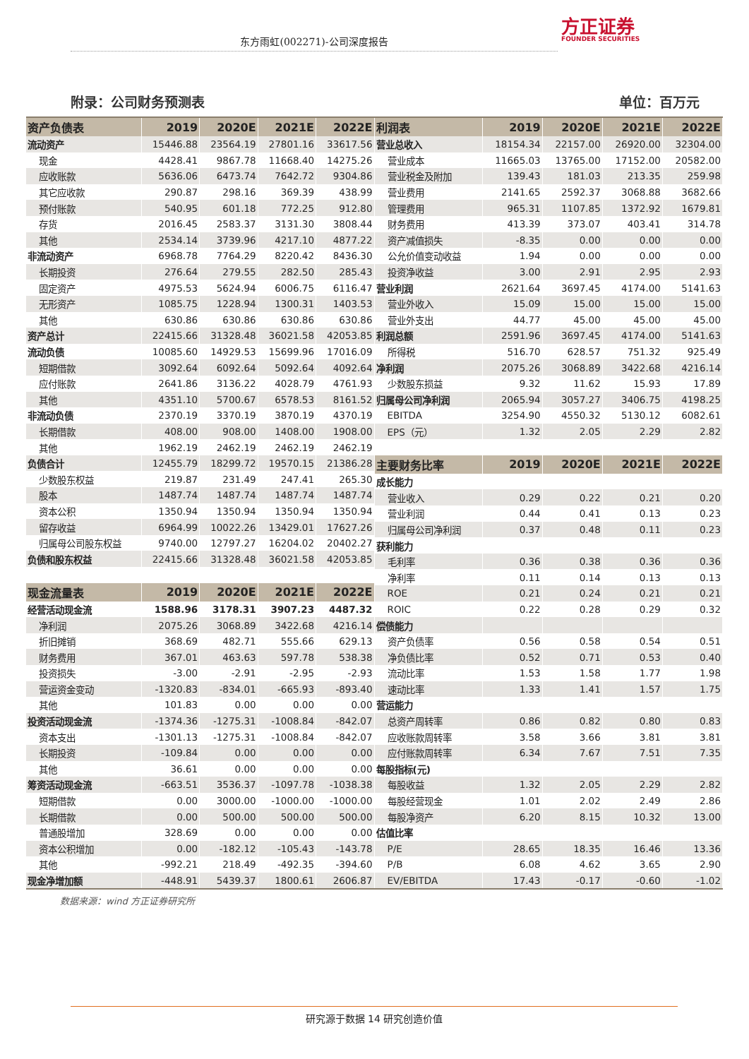东方雨虹(002271)-公司深度报告
方正证券
FOUNDER SECURITIES
附录：公司财务预测表 单位：百万元
| 资产负债表 | 2019 | 2020E | 2021E | 2022E |
| --- | --- | --- | --- | --- |
| 流动资产 | 15446.88 | 23564.19 | 27801.16 | 33617.56 |
| 现金 | 4428.41 | 9867.78 | 11668.40 | 14275.26 |
| 应收账款 | 5636.06 | 6473.74 | 7642.72 | 9304.86 |
| 其它应收款 | 290.87 | 298.16 | 369.39 | 438.99 |
| 预付账款 | 540.95 | 601.18 | 772.25 | 912.80 |
| 存货 | 2016.45 | 2583.37 | 3131.30 | 3808.44 |
| 其他 | 2534.14 | 3739.96 | 4217.10 | 4877.22 |
| 非流动资产 | 6968.78 | 7764.29 | 8220.42 | 8436.30 |
| 长期投资 | 276.64 | 279.55 | 282.50 | 285.43 |
| 固定资产 | 4975.53 | 5624.94 | 6006.75 | 6116.47 |
| 无形资产 | 1085.75 | 1228.94 | 1300.31 | 1403.53 |
| 其他 | 630.86 | 630.86 | 630.86 | 630.86 |
| 资产总计 | 22415.66 | 31328.48 | 36021.58 | 42053.85 |
| 流动负债 | 10085.60 | 14929.53 | 15699.96 | 17016.09 |
| 短期借款 | 3092.64 | 6092.64 | 5092.64 | 4092.64 |
| 应付账款 | 2641.86 | 3136.22 | 4028.79 | 4761.93 |
| 其他 | 4351.10 | 5700.67 | 6578.53 | 8161.52 |
| 非流动负债 | 2370.19 | 3370.19 | 3870.19 | 4370.19 |
| 长期借款 | 408.00 | 908.00 | 1408.00 | 1908.00 |
| 其他 | 1962.19 | 2462.19 | 2462.19 | 2462.19 |
| 负债合计 | 12455.79 | 18299.72 | 19570.15 | 21386.28 |
| 少数股东权益 | 219.87 | 231.49 | 247.41 | 265.30 |
| 股本 | 1487.74 | 1487.74 | 1487.74 | 1487.74 |
| 资本公积 | 1350.94 | 1350.94 | 1350.94 | 1350.94 |
| 留存收益 | 6964.99 | 10022.26 | 13429.01 | 17627.26 |
| 归属母公司股东权益 | 9740.00 | 12797.27 | 16204.02 | 20402.27 |
| 负债和股东权益 | 22415.66 | 31328.48 | 36021.58 | 42053.85 |
| 现金流量表 | 2019 | 2020E | 2021E | 2022E |
| 经营活动现金流 | 1588.96 | 3178.31 | 3907.23 | 4487.32 |
| 净利润 | 2075.26 | 3068.89 | 3422.68 | 4216.14 |
| 折旧摊销 | 368.69 | 482.71 | 555.66 | 629.13 |
| 财务费用 | 367.01 | 463.63 | 597.78 | 538.38 |
| 投资损失 | -3.00 | -2.91 | -2.95 | -2.93 |
| 营运资金变动 | -1320.83 | -834.01 | -665.93 | -893.40 |
| 其他 | 101.83 | 0.00 | 0.00 | 0.00 |
| 投资活动现金流 | -1374.36 | -1275.31 | -1008.84 | -842.07 |
| 资本支出 | -1301.13 | -1275.31 | -1008.84 | -842.07 |
| 长期投资 | -109.84 | 0.00 | 0.00 | 0.00 |
| 其他 | 36.61 | 0.00 | 0.00 | 0.00 |
| 筹资活动现金流 | -663.51 | 3536.37 | -1097.78 | -1038.38 |
| 短期借款 | 0.00 | 3000.00 | -1000.00 | -1000.00 |
| 长期借款 | 0.00 | 500.00 | 500.00 | 500.00 |
| 普通股增加 | 328.69 | 0.00 | 0.00 | 0.00 |
| 资本公积增加 | 0.00 | -182.12 | -105.43 | -143.78 |
| 其他 | -992.21 | 218.49 | -492.35 | -394.60 |
| 现金净增加额 | -448.91 | 5439.37 | 1800.61 | 2606.87 |
| 利润表 | 2019 | 2020E | 2021E | 2022E |
| --- | --- | --- | --- | --- |
| 营业总收入 | 18154.34 | 22157.00 | 26920.00 | 32304.00 |
| 营业成本 | 11665.03 | 13765.00 | 17152.00 | 20582.00 |
| 营业税金及附加 | 139.43 | 181.03 | 213.35 | 259.98 |
| 营业费用 | 2141.65 | 2592.37 | 3068.88 | 3682.66 |
| 管理费用 | 965.31 | 1107.85 | 1372.92 | 1679.81 |
| 财务费用 | 413.39 | 373.07 | 403.41 | 314.78 |
| 资产减值损失 | -8.35 | 0.00 | 0.00 | 0.00 |
| 公允价值变动收益 | 1.94 | 0.00 | 0.00 | 0.00 |
| 投资净收益 | 3.00 | 2.91 | 2.95 | 2.93 |
| 营业利润 | 2621.64 | 3697.45 | 4174.00 | 5141.63 |
| 营业外收入 | 15.09 | 15.00 | 15.00 | 15.00 |
| 营业外支出 | 44.77 | 45.00 | 45.00 | 45.00 |
| 利润总额 | 2591.96 | 3697.45 | 4174.00 | 5141.63 |
| 所得税 | 516.70 | 628.57 | 751.32 | 925.49 |
| 净利润 | 2075.26 | 3068.89 | 3422.68 | 4216.14 |
| 少数股东损益 | 9.32 | 11.62 | 15.93 | 17.89 |
| 归属母公司净利润 | 2065.94 | 3057.27 | 3406.75 | 4198.25 |
| EBITDA | 3254.90 | 4550.32 | 5130.12 | 6082.61 |
| EPS（元） | 1.32 | 2.05 | 2.29 | 2.82 |
| 主要财务比率 | 2019 | 2020E | 2021E | 2022E |
| 成长能力 | | | | |
| 营业收入 | 0.29 | 0.22 | 0.21 | 0.20 |
| 营业利润 | 0.44 | 0.41 | 0.13 | 0.23 |
| 归属母公司净利润 | 0.37 | 0.48 | 0.11 | 0.23 |
| 获利能力 | | | | |
| 毛利率 | 0.36 | 0.38 | 0.36 | 0.36 |
| 净利率 | 0.11 | 0.14 | 0.13 | 0.13 |
| ROE | 0.21 | 0.24 | 0.21 | 0.21 |
| ROIC | 0.22 | 0.28 | 0.29 | 0.32 |
| 偿债能力 | | | | |
| 资产负债率 | 0.56 | 0.58 | 0.54 | 0.51 |
| 净负债比率 | 0.52 | 0.71 | 0.53 | 0.40 |
| 流动比率 | 1.53 | 1.58 | 1.77 | 1.98 |
| 速动比率 | 1.33 | 1.41 | 1.57 | 1.75 |
| 营运能力 | | | | |
| 总资产周转率 | 0.86 | 0.82 | 0.80 | 0.83 |
| 应收账款周转率 | 3.58 | 3.66 | 3.81 | 3.81 |
| 应付账款周转率 | 6.34 | 7.67 | 7.51 | 7.35 |
| 每股指标(元) | | | | |
| 每股收益 | 1.32 | 2.05 | 2.29 | 2.82 |
| 每股经营现金 | 1.01 | 2.02 | 2.49 | 2.86 |
| 每股净资产 | 6.20 | 8.15 | 10.32 | 13.00 |
| 估值比率 | | | | |
| P/E | 28.65 | 18.35 | 16.46 | 13.36 |
| P/B | 6.08 | 4.62 | 3.65 | 2.90 |
| EV/EBITDA | 17.43 | -0.17 | -0.60 | -1.02 |
数据来源：wind 方正证券研究所
研究源于数据 14 研究创造价值